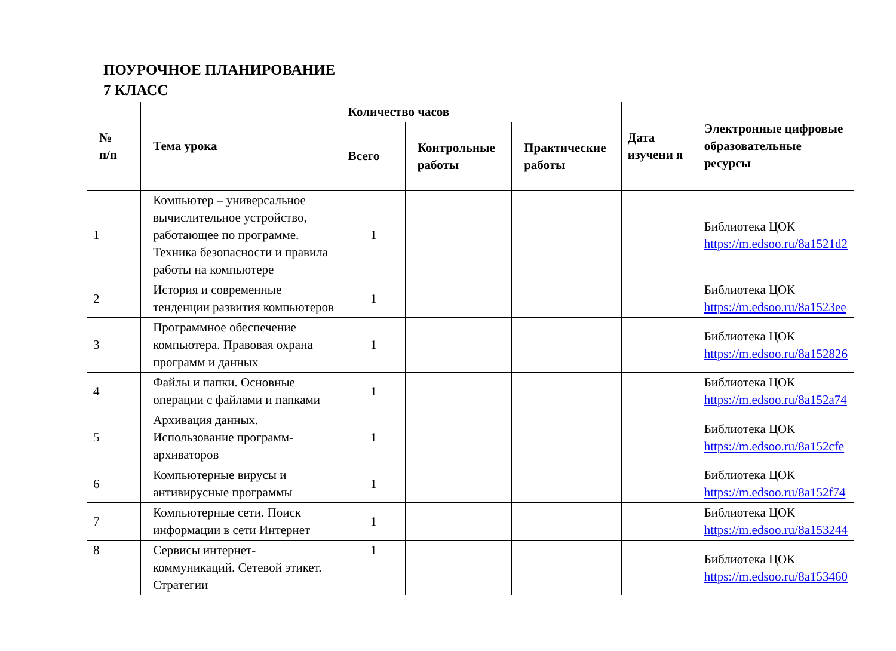ПОУРОЧНОЕ ПЛАНИРОВАНИЕ
7 КЛАСС
| № п/п | Тема урока | Количество часов | | | Дата изучени я | Электронные цифровые образовательные ресурсы |
| --- | --- | --- | --- | --- | --- | --- |
| | | Всего | Контрольные работы | Практические работы | | |
| 1 | Компьютер – универсальное вычислительное устройство, работающее по программе. Техника безопасности и правила работы на компьютере | 1 | | | | Библиотека ЦОК https://m.edsoo.ru/8a1521d2 |
| 2 | История и современные тенденции развития компьютеров | 1 | | | | Библиотека ЦОК https://m.edsoo.ru/8a1523ee |
| 3 | Программное обеспечение компьютера. Правовая охрана программ и данных | 1 | | | | Библиотека ЦОК https://m.edsoo.ru/8a152826 |
| 4 | Файлы и папки. Основные операции с файлами и папками | 1 | | | | Библиотека ЦОК https://m.edsoo.ru/8a152a74 |
| 5 | Архивация данных. Использование программ-архиваторов | 1 | | | | Библиотека ЦОК https://m.edsoo.ru/8a152cfe |
| 6 | Компьютерные вирусы и антивирусные программы | 1 | | | | Библиотека ЦОК https://m.edsoo.ru/8a152f74 |
| 7 | Компьютерные сети. Поиск информации в сети Интернет | 1 | | | | Библиотека ЦОК https://m.edsoo.ru/8a153244 |
| 8 | Сервисы интернет-коммуникаций. Сетевой этикет. Стратегии | 1 | | | | Библиотека ЦОК https://m.edsoo.ru/8a153460 |